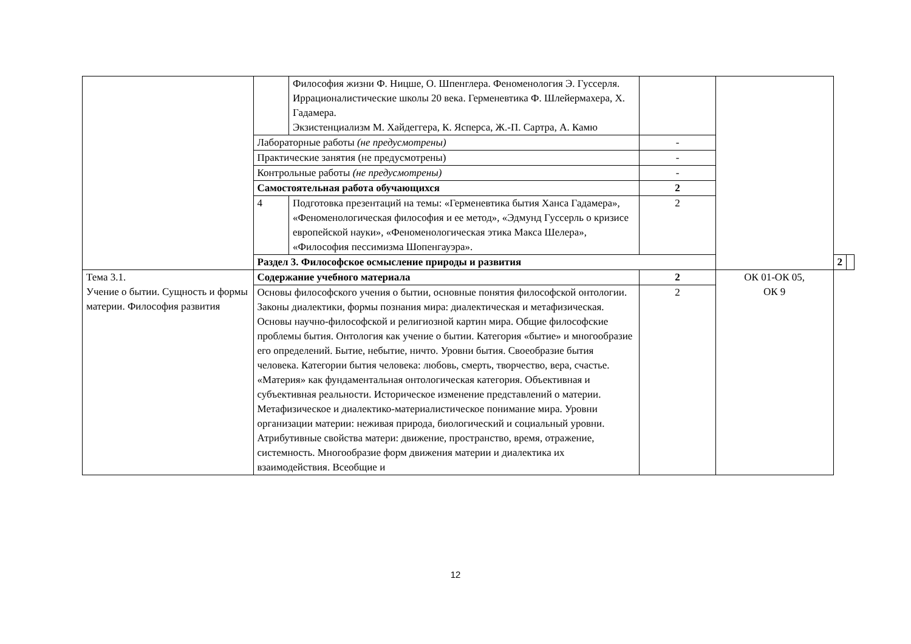| | | Философия жизни Ф. Ницше, О. Шпенглера. Феноменология Э. Гуссерля. Иррационалистические школы 20 века. Герменевтика Ф. Шлейермахера, Х. Гадамера. Экзистенциализм М. Хайдеггера, К. Ясперса, Ж.-П. Сартра, А. Камю | | | | |
| | Лабораторные работы (не предусмотрены) | | - | | | |
| | Практические занятия (не предусмотрены) | | - | | | |
| | Контрольные работы (не предусмотрены) | | - | | | |
| | Самостоятельная работа обучающихся | | 2 | | | |
| | 4 | Подготовка презентаций на темы: «Герменевтика бытия Ханса Гадамера», «Феноменологическая философия и ее метод», «Эдмунд Гуссерль о кризисе европейской науки», «Феноменологическая этика Макса Шелера», «Философия пессимизма Шопенгауэра». | 2 | | | |
| | Раздел 3. Философское осмысление природы и развития | | | | 2 | |
| Тема 3.1. Учение о бытии. Сущность и формы материи. Философия развития | Содержание учебного материала | | 2 | ОК 01-ОК 05, ОК 9 | | |
| | Основы философского учения о бытии, основные понятия философской онтологии. Законы диалектики, формы познания мира: диалектическая и метафизическая. Основы научно-философской и религиозной картин мира. Общие философские проблемы бытия. Онтология как учение о бытии. Категория «бытие» и многообразие его определений. Бытие, небытие, ничто. Уровни бытия. Своеобразие бытия человека. Категории бытия человека: любовь, смерть, творчество, вера, счастье. «Материя» как фундаментальная онтологическая категория. Объективная и субъективная реальности. Историческое изменение представлений о материи. Метафизическое и диалектико-материалистическое понимание мира. Уровни организации материи: неживая природа, биологический и социальный уровни. Атрибутивные свойства матери: движение, пространство, время, отражение, системность. Многообразие форм движения материи и диалектика их взаимодействия. Всеобщие и | | 2 | | | |
12